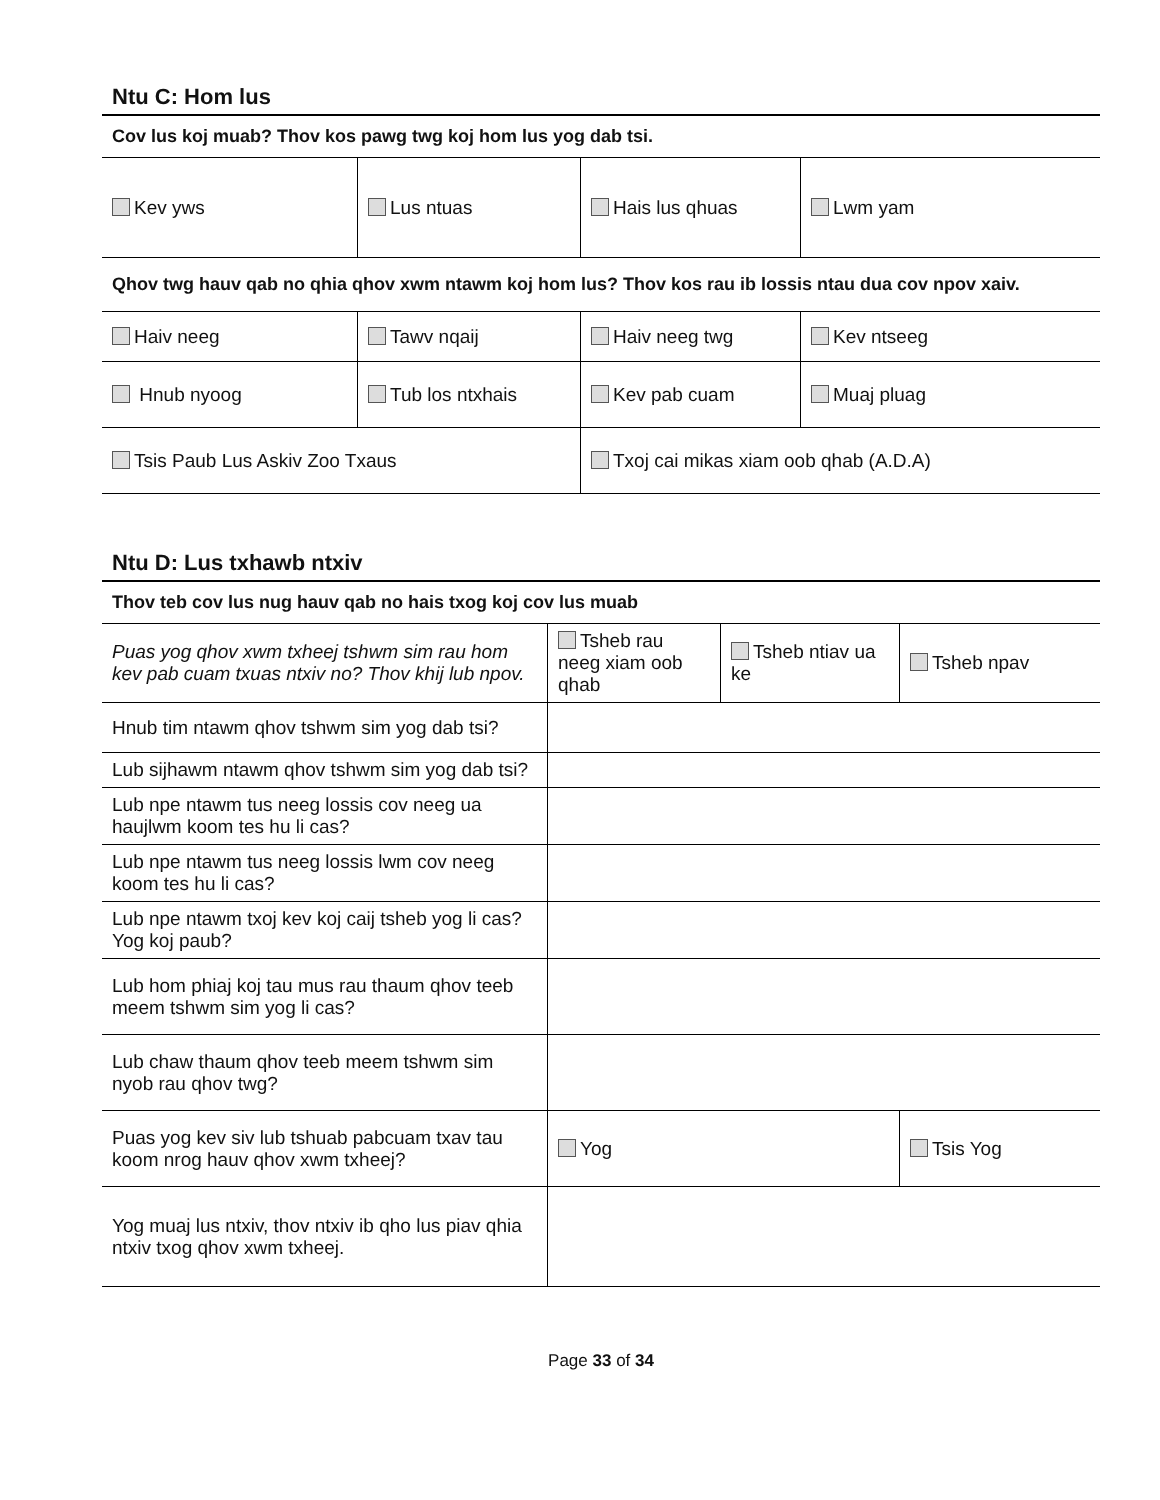Ntu C: Hom lus
| Cov lus koj muab? Thov kos pawg twg koj hom lus yog dab tsi. | | | |
| Kev yws | Lus ntuas | Hais lus qhuas | Lwm yam |
| Qhov twg hauv qab no qhia qhov xwm ntawm koj hom lus? Thov kos rau ib lossis ntau dua cov npov xaiv. | | | |
| Haiv neeg | Tawv nqaij | Haiv neeg twg | Kev ntseeg |
| Hnub nyoog | Tub los ntxhais | Kev pab cuam | Muaj pluag |
| Tsis Paub Lus Askiv Zoo Txaus | | Txoj cai mikas xiam oob qhab (A.D.A) | |
Ntu D: Lus txhawb ntxiv
| Thov teb cov lus nug hauv qab no hais txog koj cov lus muab | | | |
| Puas yog qhov xwm txheej tshwm sim rau hom kev pab cuam txuas ntxiv no? Thov khij lub npov. | Tsheb rau neeg xiam oob qhab | Tsheb ntiav ua ke | Tsheb npav |
| Hnub tim ntawm qhov tshwm sim yog dab tsi? | | | |
| Lub sijhawm ntawm qhov tshwm sim yog dab tsi? | | | |
| Lub npe ntawm tus neeg lossis cov neeg ua haujlwm koom tes hu li cas? | | | |
| Lub npe ntawm tus neeg lossis lwm cov neeg koom tes hu li cas? | | | |
| Lub npe ntawm txoj kev koj caij tsheb yog li cas? Yog koj paub? | | | |
| Lub hom phiaj koj tau mus rau thaum qhov teeb meem tshwm sim yog li cas? | | | |
| Lub chaw thaum qhov teeb meem tshwm sim nyob rau qhov twg? | | | |
| Puas yog kev siv lub tshuab pabcuam txav tau koom nrog hauv qhov xwm txheej? | Yog | | Tsis Yog |
| Yog muaj lus ntxiv, thov ntxiv ib qho lus piav qhia ntxiv txog qhov xwm txheej. | | | |
Page 33 of 34